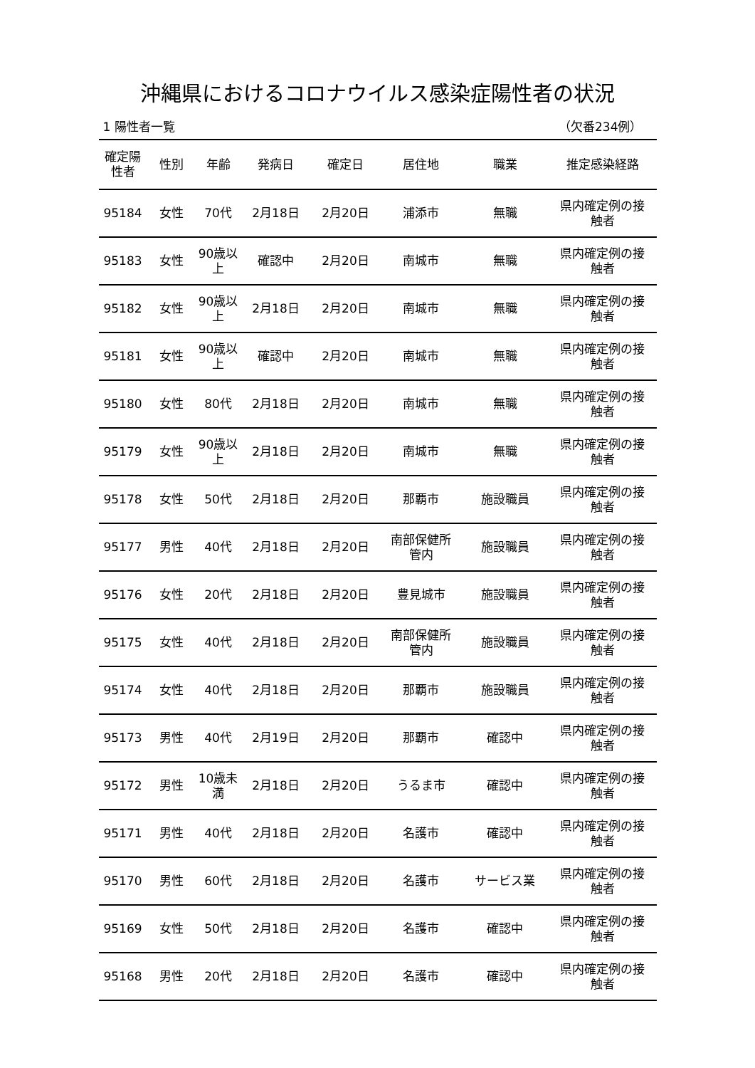沖縄県におけるコロナウイルス感染症陽性者の状況
1 陽性者一覧 （欠番234例）
| 確定陽 性者 | 性別 | 年齢 | 発病日 | 確定日 | 居住地 | 職業 | 推定感染経路 |
| --- | --- | --- | --- | --- | --- | --- | --- |
| 95184 | 女性 | 70代 | 2月18日 | 2月20日 | 浦添市 | 無職 | 県内確定例の接 触者 |
| 95183 | 女性 | 90歳以 上 | 確認中 | 2月20日 | 南城市 | 無職 | 県内確定例の接 触者 |
| 95182 | 女性 | 90歳以 上 | 2月18日 | 2月20日 | 南城市 | 無職 | 県内確定例の接 触者 |
| 95181 | 女性 | 90歳以 上 | 確認中 | 2月20日 | 南城市 | 無職 | 県内確定例の接 触者 |
| 95180 | 女性 | 80代 | 2月18日 | 2月20日 | 南城市 | 無職 | 県内確定例の接 触者 |
| 95179 | 女性 | 90歳以 上 | 2月18日 | 2月20日 | 南城市 | 無職 | 県内確定例の接 触者 |
| 95178 | 女性 | 50代 | 2月18日 | 2月20日 | 那覇市 | 施設職員 | 県内確定例の接 触者 |
| 95177 | 男性 | 40代 | 2月18日 | 2月20日 | 南部保健所 管内 | 施設職員 | 県内確定例の接 触者 |
| 95176 | 女性 | 20代 | 2月18日 | 2月20日 | 豊見城市 | 施設職員 | 県内確定例の接 触者 |
| 95175 | 女性 | 40代 | 2月18日 | 2月20日 | 南部保健所 管内 | 施設職員 | 県内確定例の接 触者 |
| 95174 | 女性 | 40代 | 2月18日 | 2月20日 | 那覇市 | 施設職員 | 県内確定例の接 触者 |
| 95173 | 男性 | 40代 | 2月19日 | 2月20日 | 那覇市 | 確認中 | 県内確定例の接 触者 |
| 95172 | 男性 | 10歳未 満 | 2月18日 | 2月20日 | うるま市 | 確認中 | 県内確定例の接 触者 |
| 95171 | 男性 | 40代 | 2月18日 | 2月20日 | 名護市 | 確認中 | 県内確定例の接 触者 |
| 95170 | 男性 | 60代 | 2月18日 | 2月20日 | 名護市 | サービス業 | 県内確定例の接 触者 |
| 95169 | 女性 | 50代 | 2月18日 | 2月20日 | 名護市 | 確認中 | 県内確定例の接 触者 |
| 95168 | 男性 | 20代 | 2月18日 | 2月20日 | 名護市 | 確認中 | 県内確定例の接 触者 |